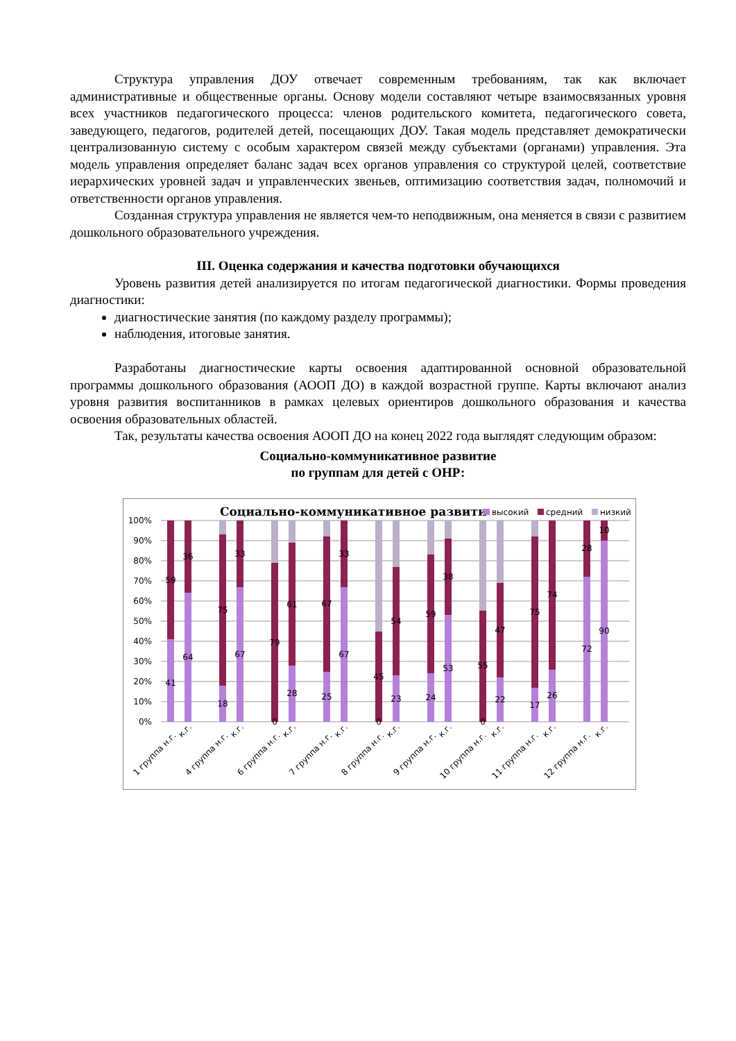Структура управления ДОУ отвечает современным требованиям, так как включает административные и общественные органы. Основу модели составляют четыре взаимосвязанных уровня всех участников педагогического процесса: членов родительского комитета, педагогического совета, заведующего, педагогов, родителей детей, посещающих ДОУ. Такая модель представляет демократически централизованную систему с особым характером связей между субъектами (органами) управления. Эта модель управления определяет баланс задач всех органов управления со структурой целей, соответствие иерархических уровней задач и управленческих звеньев, оптимизацию соответствия задач, полномочий и ответственности органов управления.
Созданная структура управления не является чем-то неподвижным, она меняется в связи с развитием дошкольного образовательного учреждения.
III. Оценка содержания и качества подготовки обучающихся
Уровень развития детей анализируется по итогам педагогической диагностики. Формы проведения диагностики:
диагностические занятия (по каждому разделу программы);
наблюдения, итоговые занятия.
Разработаны диагностические карты освоения адаптированной основной образовательной программы дошкольного образования (АООП ДО) в каждой возрастной группе. Карты включают анализ уровня развития воспитанников в рамках целевых ориентиров дошкольного образования и качества освоения образовательных областей.
Так, результаты качества освоения АООП ДО на конец 2022 года выглядят следующим образом:
Социально-коммуникативное развитие
по группам для детей с ОНР:
Социально-коммуникативное развити
высокий
средний
низкий
100%
90%
80%
70%
60%
50%
40%
30%
20%
10%
0%
41
59
64
36
18
75
67
33
0
79
28
61
25
67
67
33
0
45
23
54
24
59
53
38
0
55
22
47
17
75
26
74
72
28
90
10
1 группа н.г.
к.г.
4 группа н.г.
к.г.
6 группа н.г.
к.г.
7 группа н.г.
к.г.
8 группа н.г.
к.г.
9 группа н.г.
к.г.
10 группа н.г.
к.г.
11 группа н.г.
к.г.
12 группа н.г.
к.г.